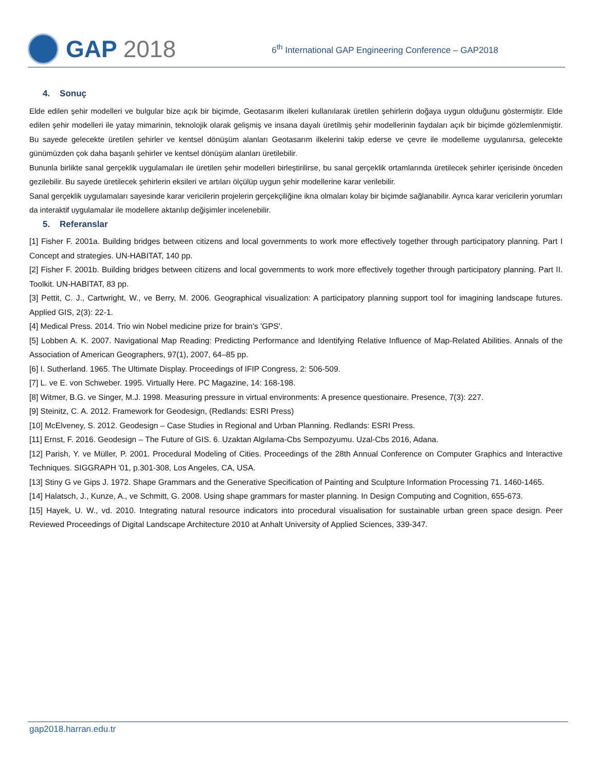GAP 2018
6<sup>th</sup> International GAP Engineering Conference – GAP2018
4. Sonuç
Elde edilen şehir modelleri ve bulgular bize açık bir biçimde, Geotasarım ilkeleri kullanılarak üretilen şehirlerin doğaya uygun olduğunu göstermiştir. Elde edilen şehir modelleri ile yatay mimarinin, teknolojik olarak gelişmiş ve insana dayalı üretilmiş şehir modellerinin faydaları açık bir biçimde gözlemlenmiştir. Bu sayede gelecekte üretilen şehirler ve kentsel dönüşüm alanları Geotasarım ilkelerini takip ederse ve çevre ile modelleme uygulanırsa, gelecekte günümüzden çok daha başarılı şehirler ve kentsel dönüşüm alanları üretilebilir.
Bununla birlikte sanal gerçeklik uygulamaları ile üretilen şehir modelleri birleştirilirse, bu sanal gerçeklik ortamlarında üretilecek şehirler içerisinde önceden gezilebilir. Bu sayede üretilecek şehirlerin eksileri ve artıları ölçülüp uygun şehir modellerine karar verilebilir.
Sanal gerçeklik uygulamaları sayesinde karar vericilerin projelerin gerçekçiliğine ikna olmaları kolay bir biçimde sağlanabilir. Ayrıca karar vericilerin yorumları da interaktif uygulamalar ile modellere aktarılıp değişimler incelenebilir.
5. Referanslar
[1] Fisher F. 2001a. Building bridges between citizens and local governments to work more effectively together through participatory planning. Part I Concept and strategies. UN-HABITAT, 140 pp.
[2] Fisher F. 2001b. Building bridges between citizens and local governments to work more effectively together through participatory planning. Part II. Toolkit. UN-HABITAT, 83 pp.
[3] Pettit, C. J., Cartwright, W., ve Berry, M. 2006. Geographical visualization: A participatory planning support tool for imagining landscape futures. Applied GIS, 2(3): 22-1.
[4] Medical Press. 2014. Trio win Nobel medicine prize for brain's 'GPS'.
[5] Lobben A. K. 2007. Navigational Map Reading: Predicting Performance and Identifying Relative Influence of Map-Related Abilities. Annals of the Association of American Geographers, 97(1), 2007, 64–85 pp.
[6] I. Sutherland. 1965. The Ultimate Display. Proceedings of IFIP Congress, 2: 506-509.
[7] L. ve E. von Schweber. 1995. Virtually Here. PC Magazine, 14: 168-198.
[8] Witmer, B.G. ve Singer, M.J. 1998. Measuring pressure in virtual environments: A presence questionaire. Presence, 7(3): 227.
[9] Steinitz, C. A. 2012. Framework for Geodesign, (Redlands: ESRI Press)
[10] McElveney, S. 2012. Geodesign – Case Studies in Regional and Urban Planning. Redlands: ESRI Press.
[11] Ernst, F. 2016. Geodesign – The Future of GIS. 6. Uzaktan Algılama-Cbs Sempozyumu. Uzal-Cbs 2016, Adana.
[12] Parish, Y. ve Müller, P. 2001. Procedural Modeling of Cities. Proceedings of the 28th Annual Conference on Computer Graphics and Interactive Techniques. SIGGRAPH '01, p.301-308, Los Angeles, CA, USA.
[13] Stiny G ve Gips J. 1972. Shape Grammars and the Generative Specification of Painting and Sculpture Information Processing 71. 1460-1465.
[14] Halatsch, J., Kunze, A., ve Schmitt, G. 2008. Using shape grammars for master planning. In Design Computing and Cognition, 655-673.
[15] Hayek, U. W., vd. 2010. Integrating natural resource indicators into procedural visualisation for sustainable urban green space design. Peer Reviewed Proceedings of Digital Landscape Architecture 2010 at Anhalt University of Applied Sciences, 339-347.
gap2018.harran.edu.tr